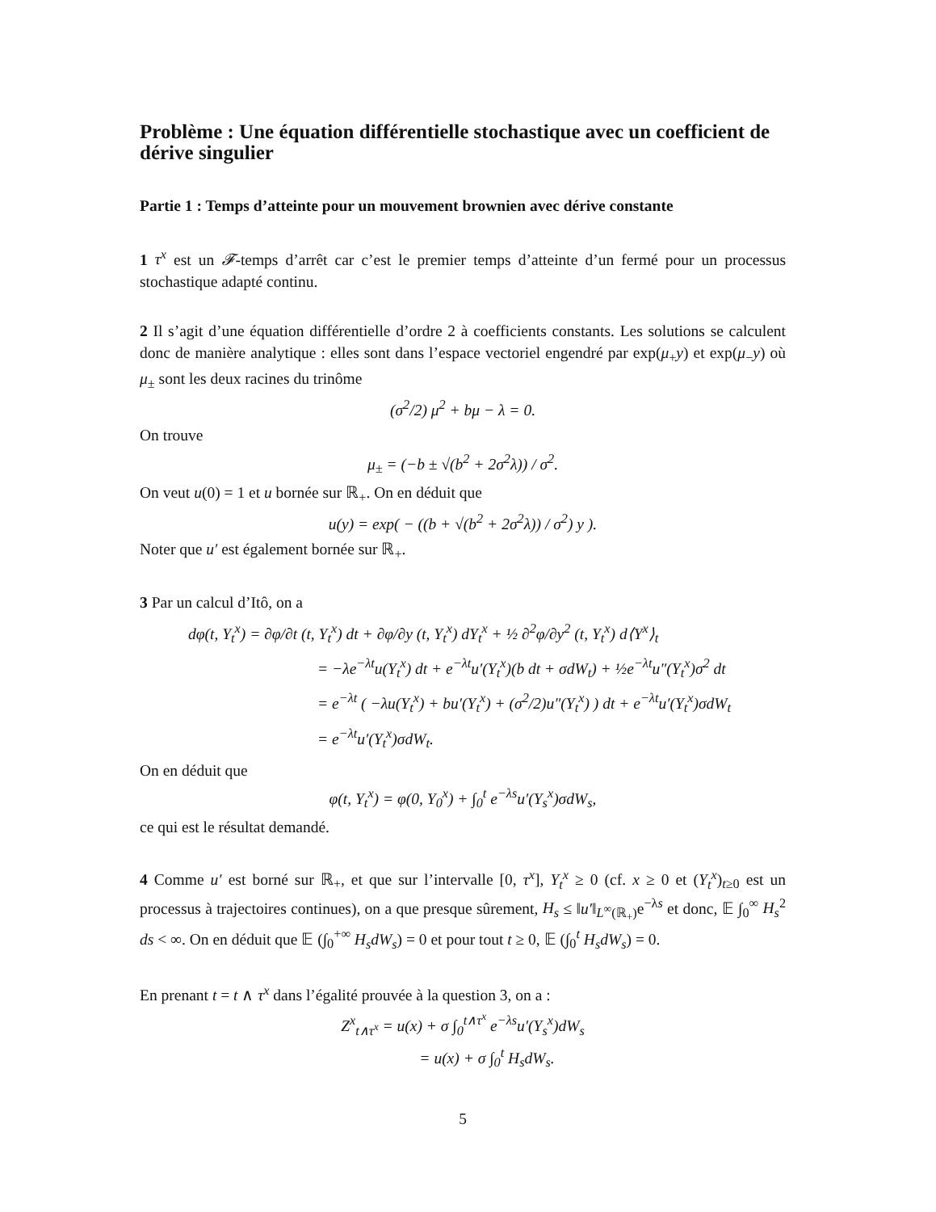Problème : Une équation différentielle stochastique avec un coefficient de dérive singulier
Partie 1 : Temps d’atteinte pour un mouvement brownien avec dérive constante
1 τ<sup>x</sup> est un 𝓕-temps d’arrêt car c’est le premier temps d’atteinte d’un fermé pour un processus stochastique adapté continu.
2 Il s’agit d’une équation différentielle d’ordre 2 à coefficients constants. Les solutions se calculent donc de manière analytique : elles sont dans l’espace vectoriel engendré par exp(μ<sub>+</sub>y) et exp(μ<sub>−</sub>y) où μ<sub>±</sub> sont les deux racines du trinôme
(σ<sup>2</sup>/2) μ<sup>2</sup> + bμ − λ = 0.
On trouve
μ<sub>±</sub> = (−b ± √(b<sup>2</sup> + 2σ<sup>2</sup>λ)) / σ<sup>2</sup>.
On veut u(0) = 1 et u bornée sur ℝ<sub>+</sub>. On en déduit que
u(y) = exp( − ((b + √(b<sup>2</sup> + 2σ<sup>2</sup>λ)) / σ<sup>2</sup>) y ).
Noter que u′ est également bornée sur ℝ<sub>+</sub>.
3 Par un calcul d’Itô, on a
dφ(t, Y<sub>t</sub><sup>x</sup>) = ∂φ/∂t (t, Y<sub>t</sub><sup>x</sup>) dt + ∂φ/∂y (t, Y<sub>t</sub><sup>x</sup>) dY<sub>t</sub><sup>x</sup> + ½ ∂<sup>2</sup>φ/∂y<sup>2</sup> (t, Y<sub>t</sub><sup>x</sup>) d⟨Y<sup>x</sup>⟩<sub>t</sub>
= −λe<sup>−λt</sup>u(Y<sub>t</sub><sup>x</sup>) dt + e<sup>−λt</sup>u′(Y<sub>t</sub><sup>x</sup>)(b dt + σdW<sub>t</sub>) + ½e<sup>−λt</sup>u″(Y<sub>t</sub><sup>x</sup>)σ<sup>2</sup> dt
= e<sup>−λt</sup> ( −λu(Y<sub>t</sub><sup>x</sup>) + bu′(Y<sub>t</sub><sup>x</sup>) + (σ<sup>2</sup>/2)u″(Y<sub>t</sub><sup>x</sup>) ) dt + e<sup>−λt</sup>u′(Y<sub>t</sub><sup>x</sup>)σdW<sub>t</sub>
= e<sup>−λt</sup>u′(Y<sub>t</sub><sup>x</sup>)σdW<sub>t</sub>.
On en déduit que
φ(t, Y<sub>t</sub><sup>x</sup>) = φ(0, Y<sub>0</sub><sup>x</sup>) + ∫<sub>0</sub><sup>t</sup> e<sup>−λs</sup>u′(Y<sub>s</sub><sup>x</sup>)σdW<sub>s</sub>,
ce qui est le résultat demandé.
4 Comme u′ est borné sur ℝ<sub>+</sub>, et que sur l’intervalle [0, τ<sup>x</sup>], Y<sub>t</sub><sup>x</sup> ≥ 0 (cf. x ≥ 0 et (Y<sub>t</sub><sup>x</sup>)<sub>t≥0</sub> est un processus à trajectoires continues), on a que presque sûrement, H<sub>s</sub> ≤ ‖u′‖<sub>L<sup>∞</sup>(ℝ<sub>+</sub>)</sub>e<sup>−λs</sup> et donc, 𝔼 ∫<sub>0</sub><sup>∞</sup> H<sub>s</sub><sup>2</sup> ds < ∞. On en déduit que 𝔼 (∫<sub>0</sub><sup>+∞</sup> H<sub>s</sub>dW<sub>s</sub>) = 0 et pour tout t ≥ 0, 𝔼 (∫<sub>0</sub><sup>t</sup> H<sub>s</sub>dW<sub>s</sub>) = 0.
En prenant t = t ∧ τ<sup>x</sup> dans l’égalité prouvée à la question 3, on a :
Z<sup>x</sup><sub>t∧τ<sup>x</sup></sub> = u(x) + σ ∫<sub>0</sub><sup>t∧τ<sup>x</sup></sup> e<sup>−λs</sup>u′(Y<sub>s</sub><sup>x</sup>)dW<sub>s</sub>
= u(x) + σ ∫<sub>0</sub><sup>t</sup> H<sub>s</sub>dW<sub>s</sub>.
5